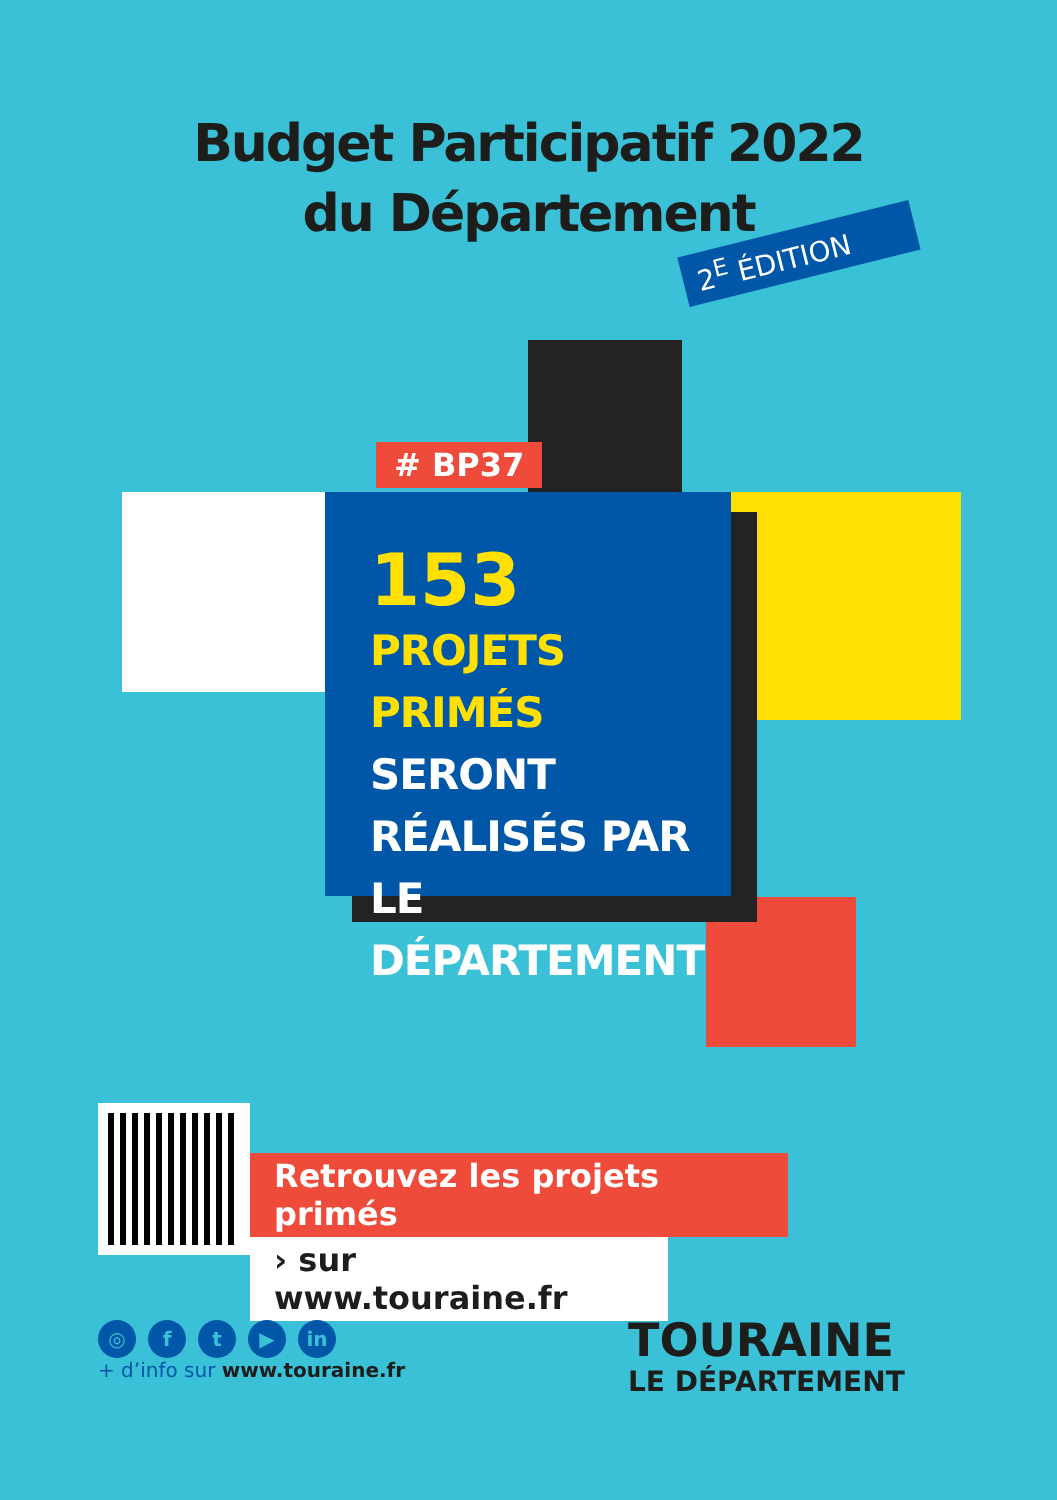Budget Participatif 2022
du Département
2<sup>E</sup> ÉDITION
# BP37
153
PROJETS PRIMÉS
SERONT
RÉALISÉS PAR
LE DÉPARTEMENT
Retrouvez les projets primés
› sur www.touraine.fr
◎ ft ▶ in
+ d’info sur www.touraine.fr
TOURAINE
LE DÉPARTEMENT